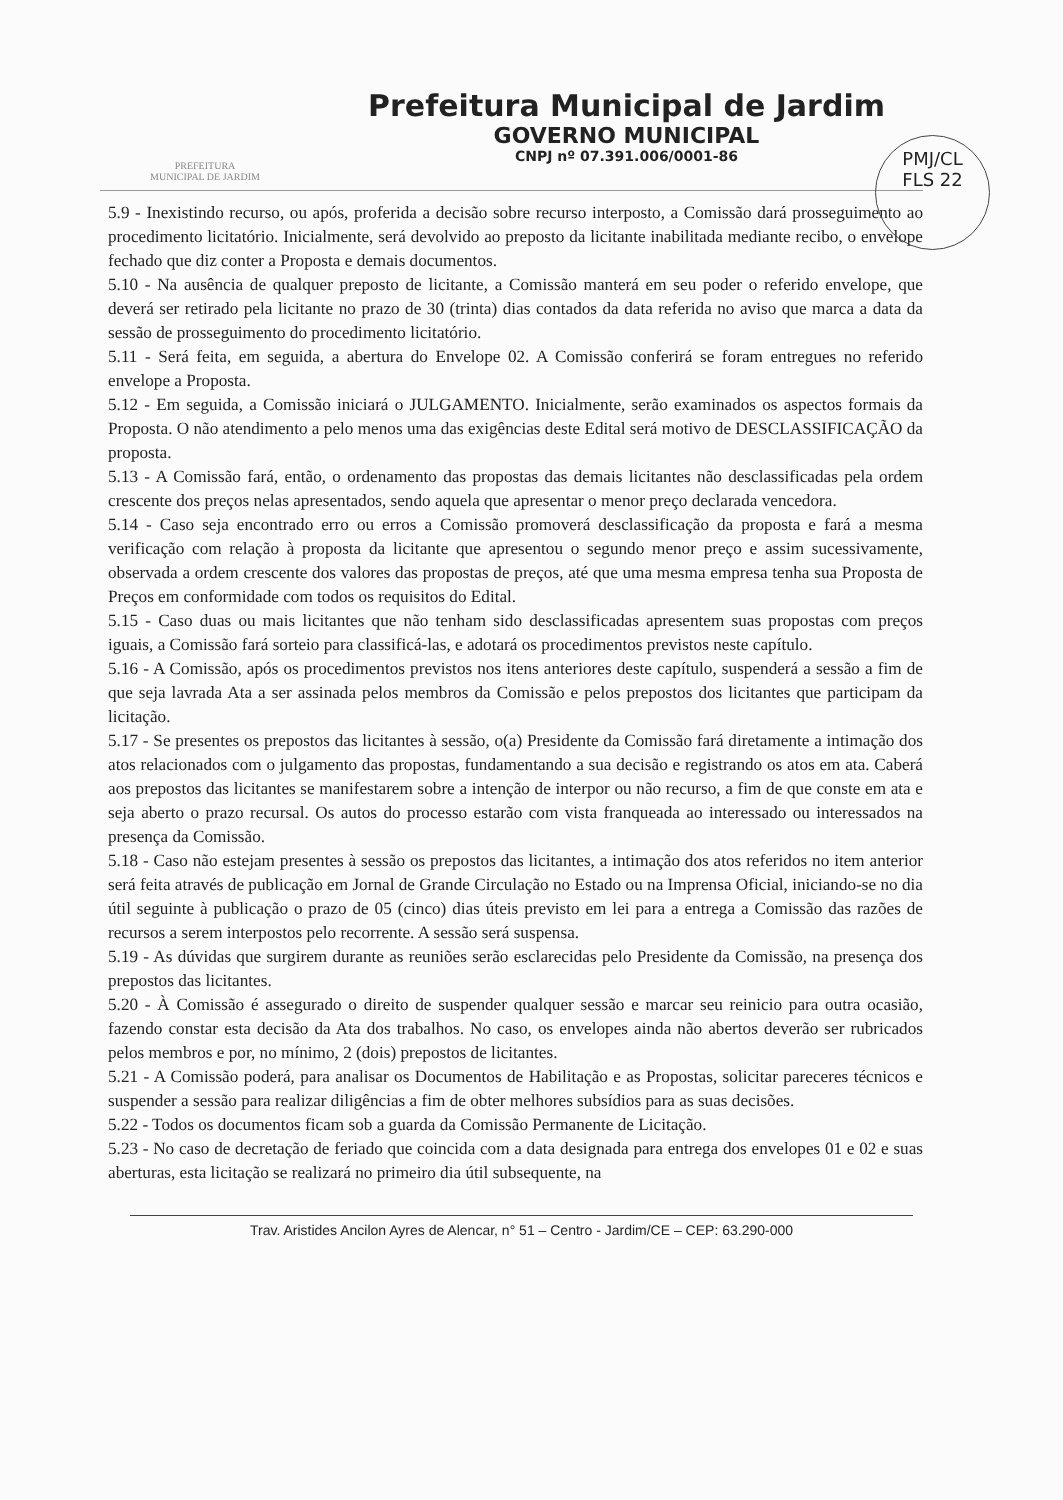PREFEITURA
MUNICIPAL DE JARDIM
Prefeitura Municipal de Jardim
GOVERNO MUNICIPAL
CNPJ nº 07.391.006/0001-86
PMJ/CL
FLS 22
5.9 - Inexistindo recurso, ou após, proferida a decisão sobre recurso interposto, a Comissão dará prosseguimento ao procedimento licitatório. Inicialmente, será devolvido ao preposto da licitante inabilitada mediante recibo, o envelope fechado que diz conter a Proposta e demais documentos.
5.10 - Na ausência de qualquer preposto de licitante, a Comissão manterá em seu poder o referido envelope, que deverá ser retirado pela licitante no prazo de 30 (trinta) dias contados da data referida no aviso que marca a data da sessão de prosseguimento do procedimento licitatório.
5.11 - Será feita, em seguida, a abertura do Envelope 02. A Comissão conferirá se foram entregues no referido envelope a Proposta.
5.12 - Em seguida, a Comissão iniciará o JULGAMENTO. Inicialmente, serão examinados os aspectos formais da Proposta. O não atendimento a pelo menos uma das exigências deste Edital será motivo de DESCLASSIFICAÇÃO da proposta.
5.13 - A Comissão fará, então, o ordenamento das propostas das demais licitantes não desclassificadas pela ordem crescente dos preços nelas apresentados, sendo aquela que apresentar o menor preço declarada vencedora.
5.14 - Caso seja encontrado erro ou erros a Comissão promoverá desclassificação da proposta e fará a mesma verificação com relação à proposta da licitante que apresentou o segundo menor preço e assim sucessivamente, observada a ordem crescente dos valores das propostas de preços, até que uma mesma empresa tenha sua Proposta de Preços em conformidade com todos os requisitos do Edital.
5.15 - Caso duas ou mais licitantes que não tenham sido desclassificadas apresentem suas propostas com preços iguais, a Comissão fará sorteio para classificá-las, e adotará os procedimentos previstos neste capítulo.
5.16 - A Comissão, após os procedimentos previstos nos itens anteriores deste capítulo, suspenderá a sessão a fim de que seja lavrada Ata a ser assinada pelos membros da Comissão e pelos prepostos dos licitantes que participam da licitação.
5.17 - Se presentes os prepostos das licitantes à sessão, o(a) Presidente da Comissão fará diretamente a intimação dos atos relacionados com o julgamento das propostas, fundamentando a sua decisão e registrando os atos em ata. Caberá aos prepostos das licitantes se manifestarem sobre a intenção de interpor ou não recurso, a fim de que conste em ata e seja aberto o prazo recursal. Os autos do processo estarão com vista franqueada ao interessado ou interessados na presença da Comissão.
5.18 - Caso não estejam presentes à sessão os prepostos das licitantes, a intimação dos atos referidos no item anterior será feita através de publicação em Jornal de Grande Circulação no Estado ou na Imprensa Oficial, iniciando-se no dia útil seguinte à publicação o prazo de 05 (cinco) dias úteis previsto em lei para a entrega a Comissão das razões de recursos a serem interpostos pelo recorrente. A sessão será suspensa.
5.19 - As dúvidas que surgirem durante as reuniões serão esclarecidas pelo Presidente da Comissão, na presença dos prepostos das licitantes.
5.20 - À Comissão é assegurado o direito de suspender qualquer sessão e marcar seu reinicio para outra ocasião, fazendo constar esta decisão da Ata dos trabalhos. No caso, os envelopes ainda não abertos deverão ser rubricados pelos membros e por, no mínimo, 2 (dois) prepostos de licitantes.
5.21 - A Comissão poderá, para analisar os Documentos de Habilitação e as Propostas, solicitar pareceres técnicos e suspender a sessão para realizar diligências a fim de obter melhores subsídios para as suas decisões.
5.22 - Todos os documentos ficam sob a guarda da Comissão Permanente de Licitação.
5.23 - No caso de decretação de feriado que coincida com a data designada para entrega dos envelopes 01 e 02 e suas aberturas, esta licitação se realizará no primeiro dia útil subsequente, na
Trav. Aristides Ancilon Ayres de Alencar, n° 51 – Centro - Jardim/CE – CEP: 63.290-000